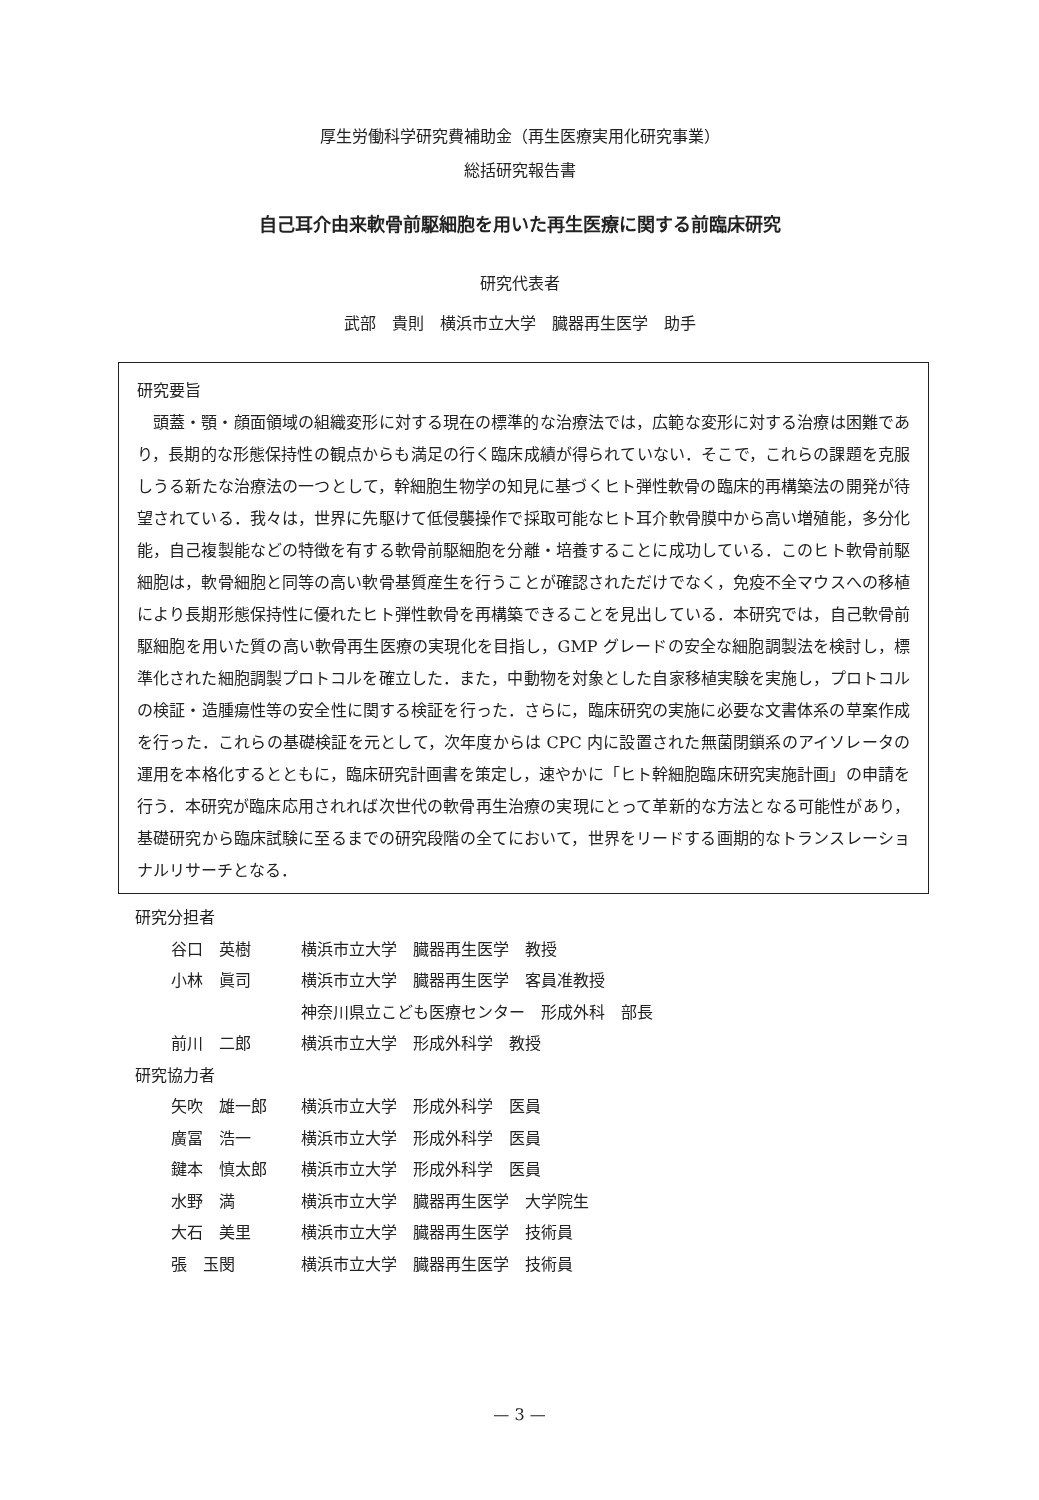厚生労働科学研究費補助金（再生医療実用化研究事業）
総括研究報告書
自己耳介由来軟骨前駆細胞を用いた再生医療に関する前臨床研究
研究代表者
武部　貴則　横浜市立大学　臓器再生医学　助手
研究要旨
頭蓋・顎・顔面領域の組織変形に対する現在の標準的な治療法では，広範な変形に対する治療は困難であり，長期的な形態保持性の観点からも満足の行く臨床成績が得られていない．そこで，これらの課題を克服しうる新たな治療法の一つとして，幹細胞生物学の知見に基づくヒト弾性軟骨の臨床的再構築法の開発が待望されている．我々は，世界に先駆けて低侵襲操作で採取可能なヒト耳介軟骨膜中から高い増殖能，多分化能，自己複製能などの特徴を有する軟骨前駆細胞を分離・培養することに成功している．このヒト軟骨前駆細胞は，軟骨細胞と同等の高い軟骨基質産生を行うことが確認されただけでなく，免疫不全マウスへの移植により長期形態保持性に優れたヒト弾性軟骨を再構築できることを見出している．本研究では，自己軟骨前駆細胞を用いた質の高い軟骨再生医療の実現化を目指し，GMP グレードの安全な細胞調製法を検討し，標準化された細胞調製プロトコルを確立した．また，中動物を対象とした自家移植実験を実施し，プロトコルの検証・造腫瘍性等の安全性に関する検証を行った．さらに，臨床研究の実施に必要な文書体系の草案作成を行った．これらの基礎検証を元として，次年度からは CPC 内に設置された無菌閉鎖系のアイソレータの運用を本格化するとともに，臨床研究計画書を策定し，速やかに「ヒト幹細胞臨床研究実施計画」の申請を行う．本研究が臨床応用されれば次世代の軟骨再生治療の実現にとって革新的な方法となる可能性があり，基礎研究から臨床試験に至るまでの研究段階の全てにおいて，世界をリードする画期的なトランスレーショナルリサーチとなる．
研究分担者
| 谷口 英樹 | 横浜市立大学 臓器再生医学 教授 |
| 小林 眞司 | 横浜市立大学 臓器再生医学 客員准教授 |
| | 神奈川県立こども医療センター 形成外科 部長 |
| 前川 二郎 | 横浜市立大学 形成外科学 教授 |
研究協力者
| 矢吹 雄一郎 | 横浜市立大学 形成外科学 医員 |
| 廣冨 浩一 | 横浜市立大学 形成外科学 医員 |
| 鍵本 慎太郎 | 横浜市立大学 形成外科学 医員 |
| 水野 満 | 横浜市立大学 臓器再生医学 大学院生 |
| 大石 美里 | 横浜市立大学 臓器再生医学 技術員 |
| 張 玉閔 | 横浜市立大学 臓器再生医学 技術員 |
— 3 —